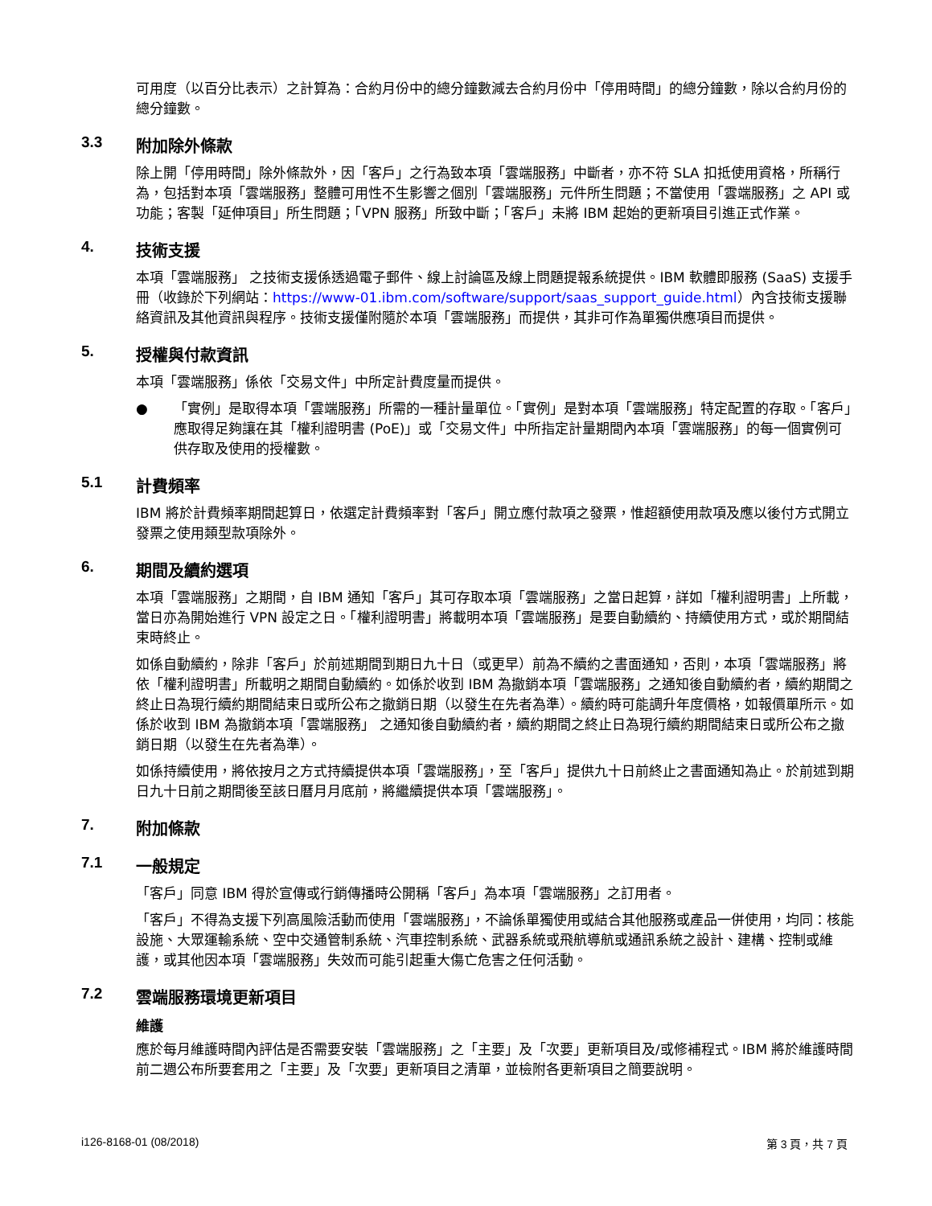可用度（以百分比表示）之計算為：合約月份中的總分鐘數減去合約月份中「停用時間」的總分鐘數，除以合約月份的總分鐘數。
3.3 附加除外條款
除上開「停用時間」除外條款外，因「客戶」之行為致本項「雲端服務」中斷者，亦不符 SLA 扣抵使用資格，所稱行為，包括對本項「雲端服務」整體可用性不生影響之個別「雲端服務」元件所生問題；不當使用「雲端服務」之 API 或功能；客製「延伸項目」所生問題；「VPN 服務」所致中斷；「客戶」未將 IBM 起始的更新項目引進正式作業。
4. 技術支援
本項「雲端服務」 之技術支援係透過電子郵件、線上討論區及線上問題提報系統提供。IBM 軟體即服務 (SaaS) 支援手冊（收錄於下列網站：https://www-01.ibm.com/software/support/saas_support_guide.html）內含技術支援聯絡資訊及其他資訊與程序。技術支援僅附隨於本項「雲端服務」而提供，其非可作為單獨供應項目而提供。
5. 授權與付款資訊
本項「雲端服務」係依「交易文件」中所定計費度量而提供。
● 「實例」是取得本項「雲端服務」所需的一種計量單位。「實例」是對本項「雲端服務」特定配置的存取。「客戶」應取得足夠讓在其「權利證明書 (PoE)」或「交易文件」中所指定計量期間內本項「雲端服務」的每一個實例可供存取及使用的授權數。
5.1 計費頻率
IBM 將於計費頻率期間起算日，依選定計費頻率對「客戶」開立應付款項之發票，惟超額使用款項及應以後付方式開立發票之使用類型款項除外。
6. 期間及續約選項
本項「雲端服務」之期間，自 IBM 通知「客戶」其可存取本項「雲端服務」之當日起算，詳如「權利證明書」上所載，當日亦為開始進行 VPN 設定之日。「權利證明書」將載明本項「雲端服務」是要自動續約、持續使用方式，或於期間結束時終止。
如係自動續約，除非「客戶」於前述期間到期日九十日（或更早）前為不續約之書面通知，否則，本項「雲端服務」將依「權利證明書」所載明之期間自動續約。如係於收到 IBM 為撤銷本項「雲端服務」之通知後自動續約者，續約期間之終止日為現行續約期間結束日或所公布之撤銷日期（以發生在先者為準）。續約時可能調升年度價格，如報價單所示。如係於收到 IBM 為撤銷本項「雲端服務」 之通知後自動續約者，續約期間之終止日為現行續約期間結束日或所公布之撤銷日期（以發生在先者為準）。
如係持續使用，將依按月之方式持續提供本項「雲端服務」，至「客戶」提供九十日前終止之書面通知為止。於前述到期日九十日前之期間後至該日曆月月底前，將繼續提供本項「雲端服務」。
7. 附加條款
7.1 一般規定
「客戶」同意 IBM 得於宣傳或行銷傳播時公開稱「客戶」為本項「雲端服務」之訂用者。
「客戶」不得為支援下列高風險活動而使用「雲端服務」，不論係單獨使用或結合其他服務或產品一併使用，均同：核能設施、大眾運輸系統、空中交通管制系統、汽車控制系統、武器系統或飛航導航或通訊系統之設計、建構、控制或維護，或其他因本項「雲端服務」失效而可能引起重大傷亡危害之任何活動。
7.2 雲端服務環境更新項目
維護
應於每月維護時間內評估是否需要安裝「雲端服務」之「主要」及「次要」更新項目及/或修補程式。IBM 將於維護時間前二週公布所要套用之「主要」及「次要」更新項目之清單，並檢附各更新項目之簡要說明。
i126-8168-01 (08/2018) 第 3 頁，共 7 頁